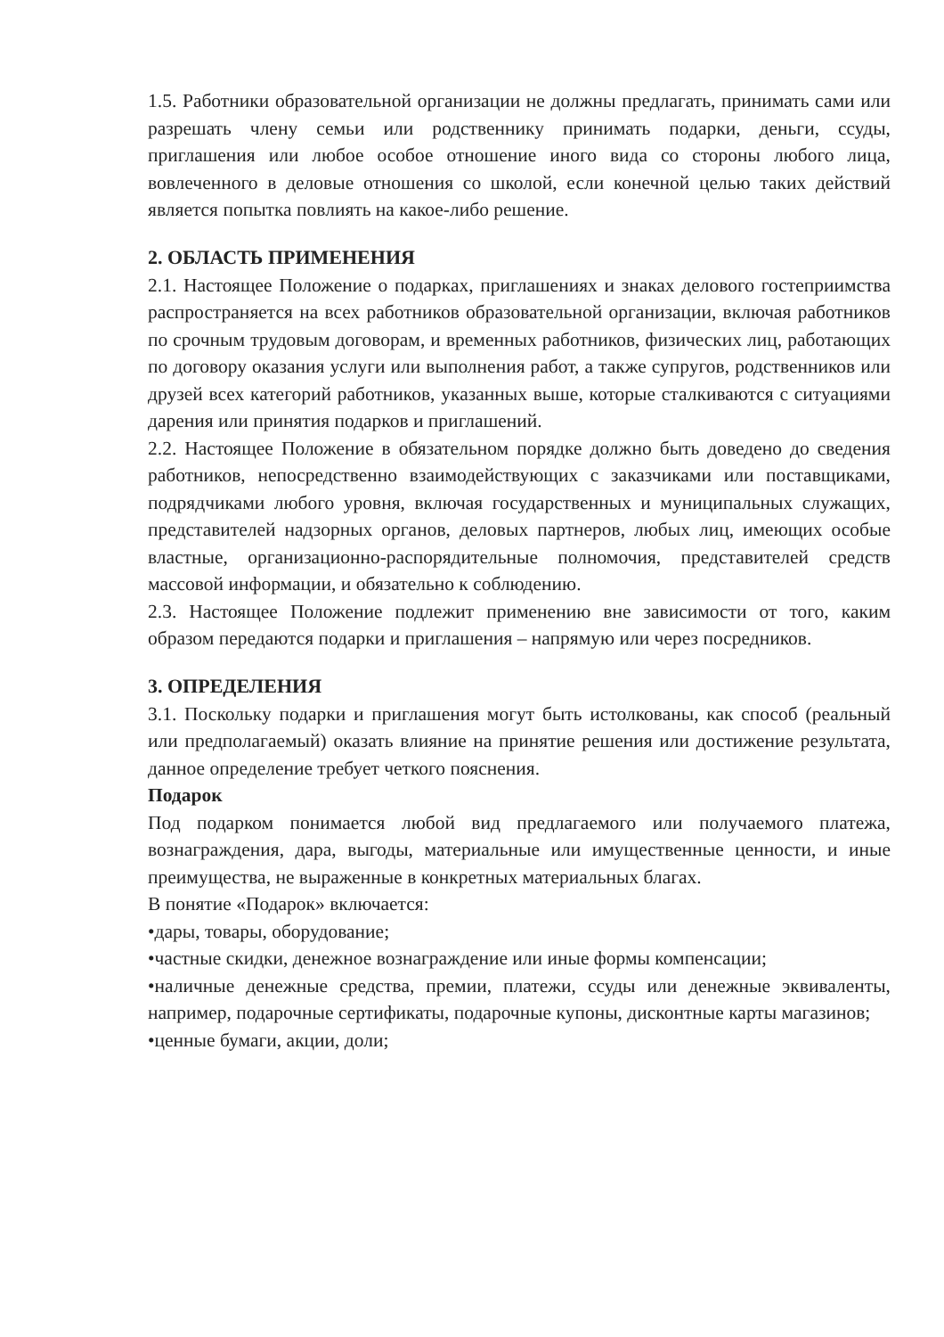1.5. Работники образовательной организации не должны предлагать, принимать сами или разрешать члену семьи или родственнику принимать подарки, деньги, ссуды, приглашения или любое особое отношение иного вида со стороны любого лица, вовлеченного в деловые отношения со школой, если конечной целью таких действий является попытка повлиять на какое-либо решение.
2. ОБЛАСТЬ ПРИМЕНЕНИЯ
2.1. Настоящее Положение о подарках, приглашениях и знаках делового гостеприимства распространяется на всех работников образовательной организации, включая работников по срочным трудовым договорам, и временных работников, физических лиц, работающих по договору оказания услуги или выполнения работ, а также супругов, родственников или друзей всех категорий работников, указанных выше, которые сталкиваются с ситуациями дарения или принятия подарков и приглашений.
2.2. Настоящее Положение в обязательном порядке должно быть доведено до сведения работников, непосредственно взаимодействующих с заказчиками или поставщиками, подрядчиками любого уровня, включая государственных и муниципальных служащих, представителей надзорных органов, деловых партнеров, любых лиц, имеющих особые властные, организационно-распорядительные полномочия, представителей средств массовой информации, и обязательно к соблюдению.
2.3. Настоящее Положение подлежит применению вне зависимости от того, каким образом передаются подарки и приглашения – напрямую или через посредников.
3. ОПРЕДЕЛЕНИЯ
3.1. Поскольку подарки и приглашения могут быть истолкованы, как способ (реальный или предполагаемый) оказать влияние на принятие решения или достижение результата, данное определение требует четкого пояснения.
Подарок
Под подарком понимается любой вид предлагаемого или получаемого платежа, вознаграждения, дара, выгоды, материальные или имущественные ценности, и иные преимущества, не выраженные в конкретных материальных благах.
В понятие «Подарок» включается:
•дары, товары, оборудование;
•частные скидки, денежное вознаграждение или иные формы компенсации;
•наличные денежные средства, премии, платежи, ссуды или денежные эквиваленты, например, подарочные сертификаты, подарочные купоны, дисконтные карты магазинов;
•ценные бумаги, акции, доли;